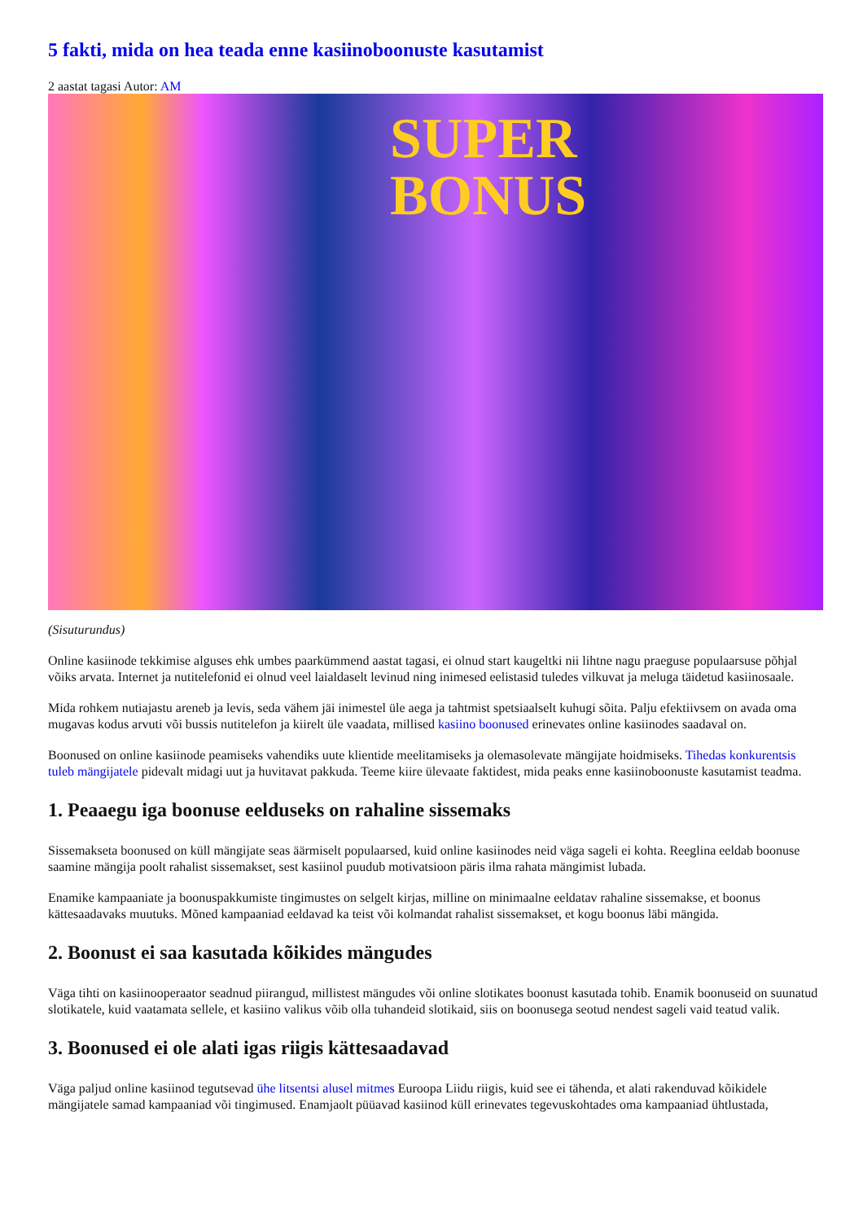5 fakti, mida on hea teada enne kasiinoboonuste kasutamist
2 aastat tagasi Autor: AM
SUPER
BONUS
(Sisuturundus)
Online kasiinode tekkimise alguses ehk umbes paarkümmend aastat tagasi, ei olnud start kaugeltki nii lihtne nagu praeguse populaarsuse põhjal võiks arvata. Internet ja nutitelefonid ei olnud veel laialdaselt levinud ning inimesed eelistasid tuledes vilkuvat ja meluga täidetud kasiinosaale.
Mida rohkem nutiajastu areneb ja levis, seda vähem jäi inimestel üle aega ja tahtmist spetsiaalselt kuhugi sõita. Palju efektiivsem on avada oma mugavas kodus arvuti või bussis nutitelefon ja kiirelt üle vaadata, millised kasiino boonused erinevates online kasiinodes saadaval on.
Boonused on online kasiinode peamiseks vahendiks uute klientide meelitamiseks ja olemasolevate mängijate hoidmiseks. Tihedas konkurentsis tuleb mängijatele pidevalt midagi uut ja huvitavat pakkuda. Teeme kiire ülevaate faktidest, mida peaks enne kasiinoboonuste kasutamist teadma.
1. Peaaegu iga boonuse eelduseks on rahaline sissemaks
Sissemakseta boonused on küll mängijate seas äärmiselt populaarsed, kuid online kasiinodes neid väga sageli ei kohta. Reeglina eeldab boonuse saamine mängija poolt rahalist sissemakset, sest kasiinol puudub motivatsioon päris ilma rahata mängimist lubada.
Enamike kampaaniate ja boonuspakkumiste tingimustes on selgelt kirjas, milline on minimaalne eeldatav rahaline sissemakse, et boonus kättesaadavaks muutuks. Mõned kampaaniad eeldavad ka teist või kolmandat rahalist sissemakset, et kogu boonus läbi mängida.
2. Boonust ei saa kasutada kõikides mängudes
Väga tihti on kasiinooperaator seadnud piirangud, millistest mängudes või online slotikates boonust kasutada tohib. Enamik boonuseid on suunatud slotikatele, kuid vaatamata sellele, et kasiino valikus võib olla tuhandeid slotikaid, siis on boonusega seotud nendest sageli vaid teatud valik.
3. Boonused ei ole alati igas riigis kättesaadavad
Väga paljud online kasiinod tegutsevad ühe litsentsi alusel mitmes Euroopa Liidu riigis, kuid see ei tähenda, et alati rakenduvad kõikidele mängijatele samad kampaaniad või tingimused. Enamjaolt püüavad kasiinod küll erinevates tegevuskohtades oma kampaaniad ühtlustada,